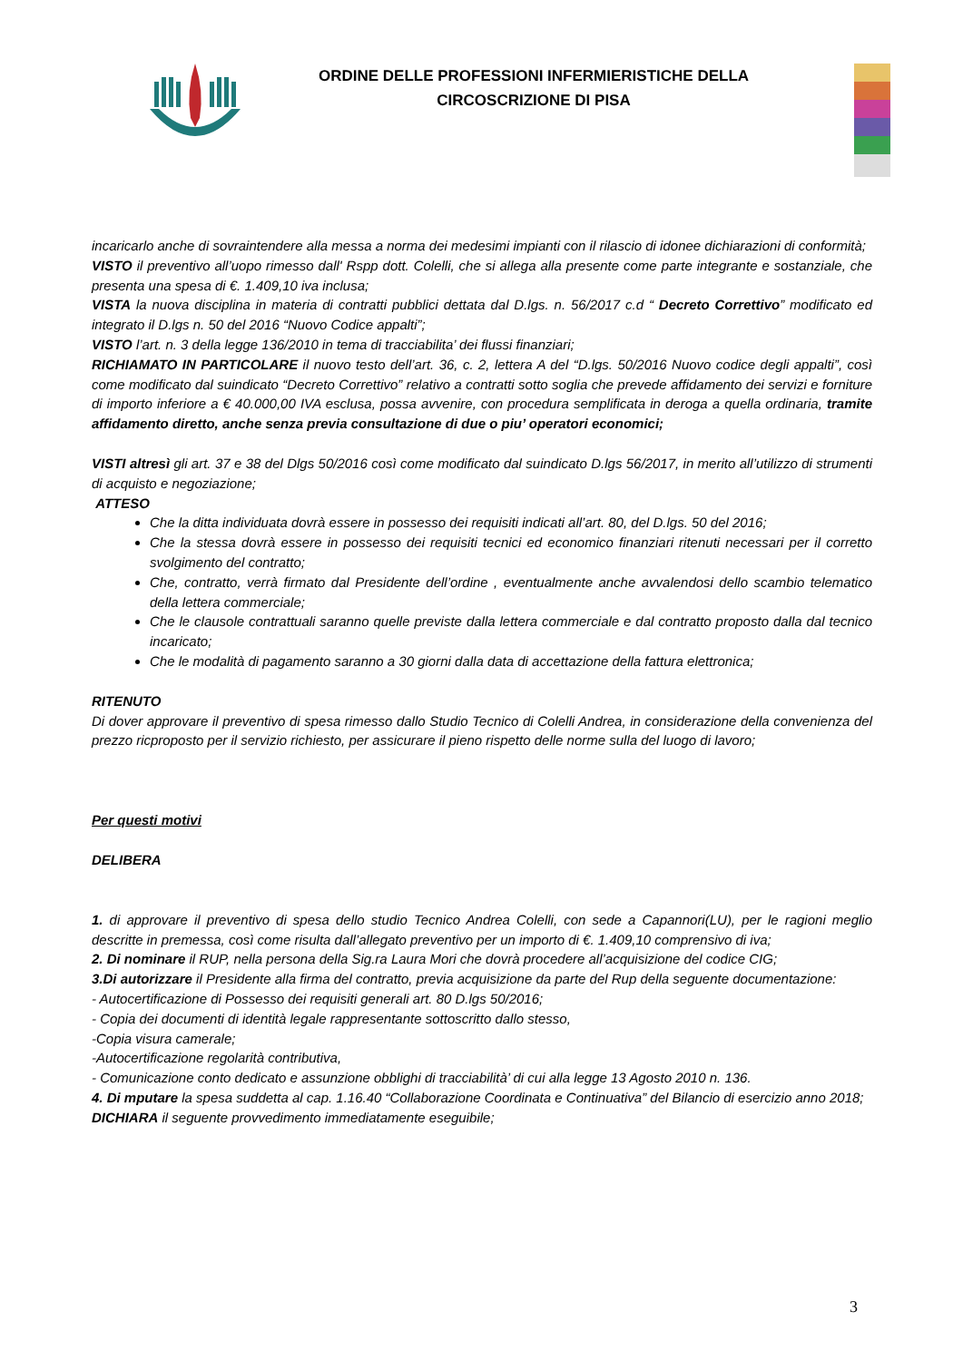ORDINE DELLE PROFESSIONI INFERMIERISTICHE DELLA
CIRCOSCRIZIONE DI PISA
incaricarlo anche di sovraintendere alla messa a norma dei medesimi impianti con il rilascio di idonee dichiarazioni di conformità;
VISTO il preventivo all’uopo rimesso dall' Rspp dott. Colelli, che si allega alla presente come parte integrante e sostanziale, che presenta una spesa di €. 1.409,10 iva inclusa;
VISTA la nuova disciplina in materia di contratti pubblici dettata dal D.lgs. n. 56/2017 c.d “ Decreto Correttivo” modificato ed integrato il D.lgs n. 50 del 2016 “Nuovo Codice appalti”;
VISTO l’art. n. 3 della legge 136/2010 in tema di tracciabilita’ dei flussi finanziari;
RICHIAMATO IN PARTICOLARE il nuovo testo dell’art. 36, c. 2, lettera A del “D.lgs. 50/2016 Nuovo codice degli appalti”, così come modificato dal suindicato “Decreto Correttivo” relativo a contratti sotto soglia che prevede affidamento dei servizi e forniture di importo inferiore a € 40.000,00 IVA esclusa, possa avvenire, con procedura semplificata in deroga a quella ordinaria, tramite affidamento diretto, anche senza previa consultazione di due o piu’ operatori economici;
VISTI altresì gli art. 37 e 38 del Dlgs 50/2016 così come modificato dal suindicato D.lgs 56/2017, in merito all’utilizzo di strumenti di acquisto e negoziazione;
ATTESO
Che la ditta individuata dovrà essere in possesso dei requisiti indicati all’art. 80, del D.lgs. 50 del 2016;
Che la stessa dovrà essere in possesso dei requisiti tecnici ed economico finanziari ritenuti necessari per il corretto svolgimento del contratto;
Che, contratto, verrà firmato dal Presidente dell’ordine , eventualmente anche avvalendosi dello scambio telematico della lettera commerciale;
Che le clausole contrattuali saranno quelle previste dalla lettera commerciale e dal contratto proposto dalla dal tecnico incaricato;
Che le modalità di pagamento saranno a 30 giorni dalla data di accettazione della fattura elettronica;
RITENUTO
Di dover approvare il preventivo di spesa rimesso dallo Studio Tecnico di Colelli Andrea, in considerazione della convenienza del prezzo ricproposto per il servizio richiesto, per assicurare il pieno rispetto delle norme sulla del luogo di lavoro;
Per questi motivi
DELIBERA
1. di approvare il preventivo di spesa dello studio Tecnico Andrea Colelli, con sede a Capannori(LU), per le ragioni meglio descritte in premessa, così come risulta dall’allegato preventivo per un importo di €. 1.409,10 comprensivo di iva;
2. Di nominare il RUP, nella persona della Sig.ra Laura Mori che dovrà procedere all’acquisizione del codice CIG;
3.Di autorizzare il Presidente alla firma del contratto, previa acquisizione da parte del Rup della seguente documentazione:
- Autocertificazione di Possesso dei requisiti generali art. 80 D.lgs 50/2016;
- Copia dei documenti di identità legale rappresentante sottoscritto dallo stesso,
-Copia visura camerale;
-Autocertificazione regolarità contributiva,
- Comunicazione conto dedicato e assunzione obblighi di tracciabilità’ di cui alla legge 13 Agosto 2010 n. 136.
4. Di mputare la spesa suddetta al cap. 1.16.40 “Collaborazione Coordinata e Continuativa” del Bilancio di esercizio anno 2018;
DICHIARA il seguente provvedimento immediatamente eseguibile;
3